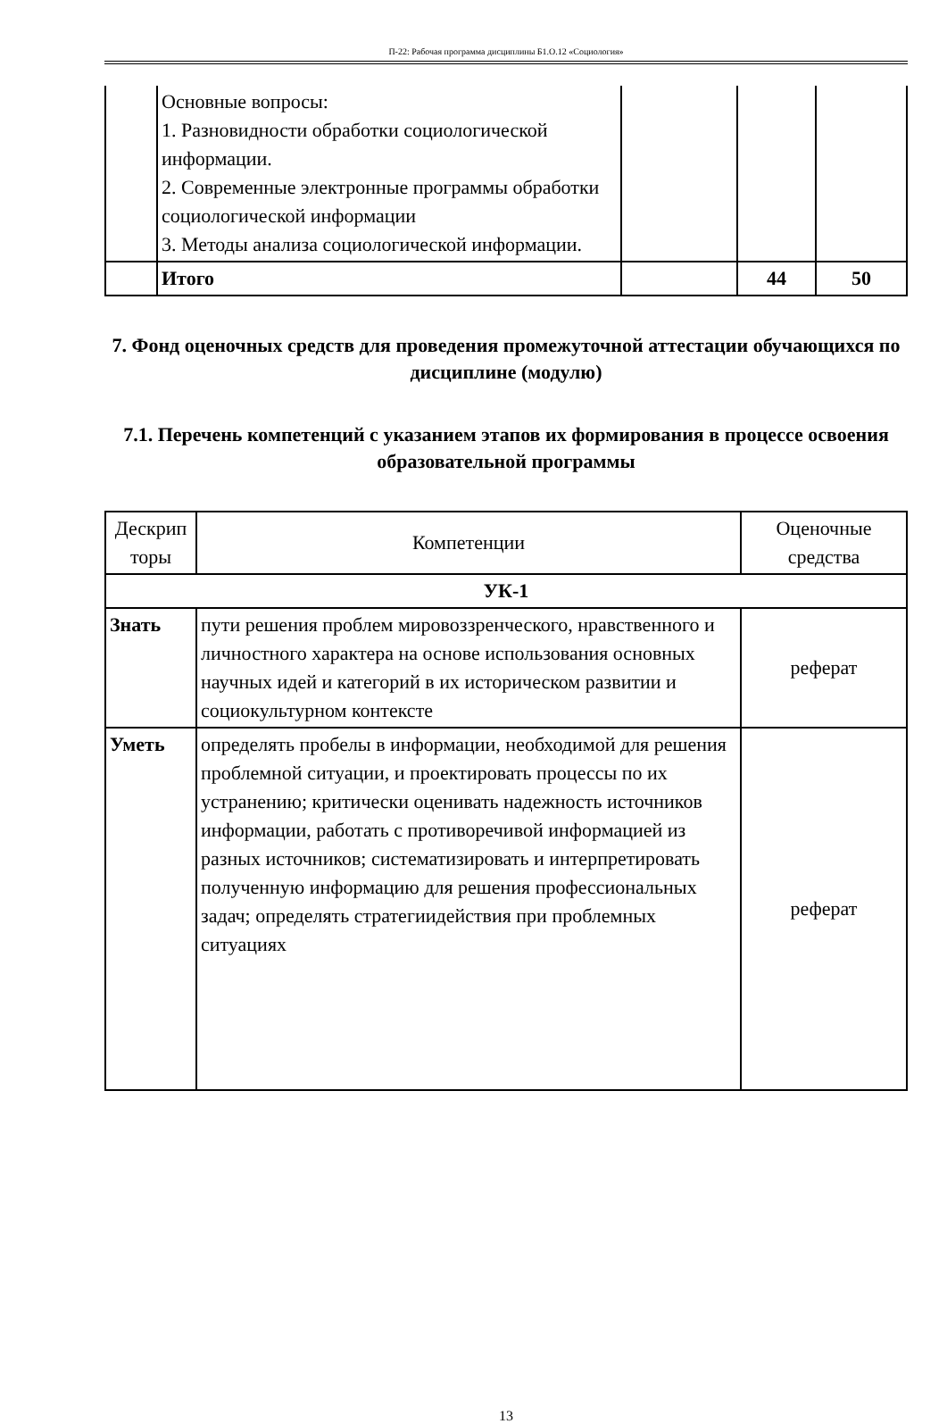П-22: Рабочая программа дисциплины Б1.О.12 «Социология»
| | Основные вопросы: 1. Разновидности обработки социологической информации. 2. Современные электронные программы обработки социологической информации 3. Методы анализа социологической информации. | | | |
| | Итого | | 44 | 50 |
7. Фонд оценочных средств для проведения промежуточной аттестации обучающихся по дисциплине (модулю)
7.1. Перечень компетенций с указанием этапов их формирования в процессе освоения образовательной программы
| Дескрип торы | Компетенции | Оценочные средства |
| УК-1 | | |
| Знать | пути решения проблем мировоззренческого, нравственного и личностного характера на основе использования основных научных идей и категорий в их историческом развитии и социокультурном контексте | реферат |
| Уметь | определять пробелы в информации, необходимой для решения проблемной ситуации, и проектировать процессы по их устранению; критически оценивать надежность источников информации, работать с противоречивой информацией из разных источников; систематизировать и интерпретировать полученную информацию для решения профессиональных задач; определять стратегиидействия при проблемных ситуациях | реферат |
13